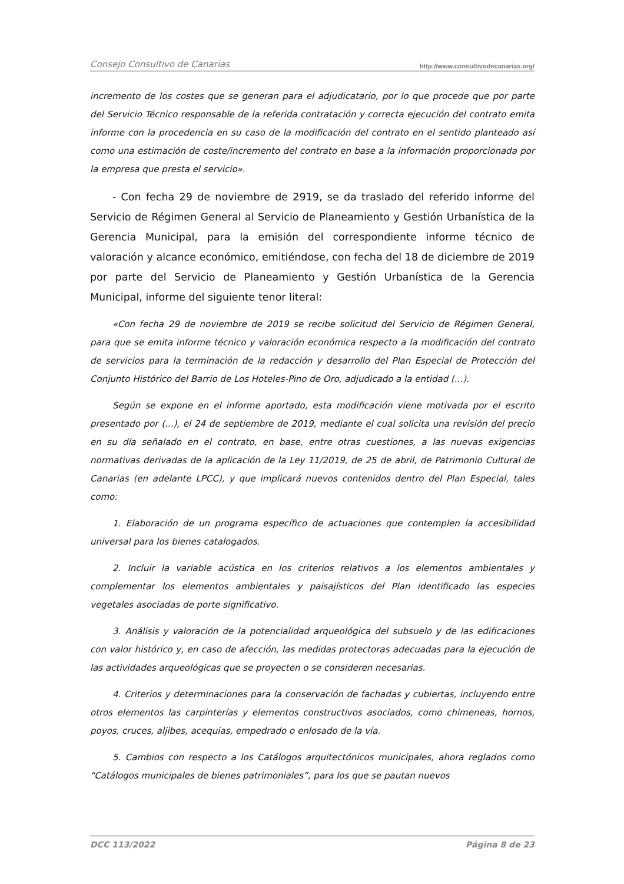Consejo Consultivo de Canarias http://www.consultivodecanarias.org/
incremento de los costes que se generan para el adjudicatario, por lo que procede que por parte del Servicio Técnico responsable de la referida contratación y correcta ejecución del contrato emita informe con la procedencia en su caso de la modificación del contrato en el sentido planteado así como una estimación de coste/incremento del contrato en base a la información proporcionada por la empresa que presta el servicio».
- Con fecha 29 de noviembre de 2919, se da traslado del referido informe del Servicio de Régimen General al Servicio de Planeamiento y Gestión Urbanística de la Gerencia Municipal, para la emisión del correspondiente informe técnico de valoración y alcance económico, emitiéndose, con fecha del 18 de diciembre de 2019 por parte del Servicio de Planeamiento y Gestión Urbanística de la Gerencia Municipal, informe del siguiente tenor literal:
«Con fecha 29 de noviembre de 2019 se recibe solicitud del Servicio de Régimen General, para que se emita informe técnico y valoración económica respecto a la modificación del contrato de servicios para la terminación de la redacción y desarrollo del Plan Especial de Protección del Conjunto Histórico del Barrio de Los Hoteles-Pino de Oro, adjudicado a la entidad (...).
Según se expone en el informe aportado, esta modificación viene motivada por el escrito presentado por (...), el 24 de septiembre de 2019, mediante el cual solicita una revisión del precio en su día señalado en el contrato, en base, entre otras cuestiones, a las nuevas exigencias normativas derivadas de la aplicación de la Ley 11/2019, de 25 de abril, de Patrimonio Cultural de Canarias (en adelante LPCC), y que implicará nuevos contenidos dentro del Plan Especial, tales como:
1. Elaboración de un programa específico de actuaciones que contemplen la accesibilidad universal para los bienes catalogados.
2. Incluir la variable acústica en los criterios relativos a los elementos ambientales y complementar los elementos ambientales y paisajísticos del Plan identificado las especies vegetales asociadas de porte significativo.
3. Análisis y valoración de la potencialidad arqueológica del subsuelo y de las edificaciones con valor histórico y, en caso de afección, las medidas protectoras adecuadas para la ejecución de las actividades arqueológicas que se proyecten o se consideren necesarias.
4. Criterios y determinaciones para la conservación de fachadas y cubiertas, incluyendo entre otros elementos las carpinterías y elementos constructivos asociados, como chimeneas, hornos, poyos, cruces, aljibes, acequias, empedrado o enlosado de la vía.
5. Cambios con respecto a los Catálogos arquitectónicos municipales, ahora reglados como “Catálogos municipales de bienes patrimoniales”, para los que se pautan nuevos
DCC 113/2022 Página 8 de 23